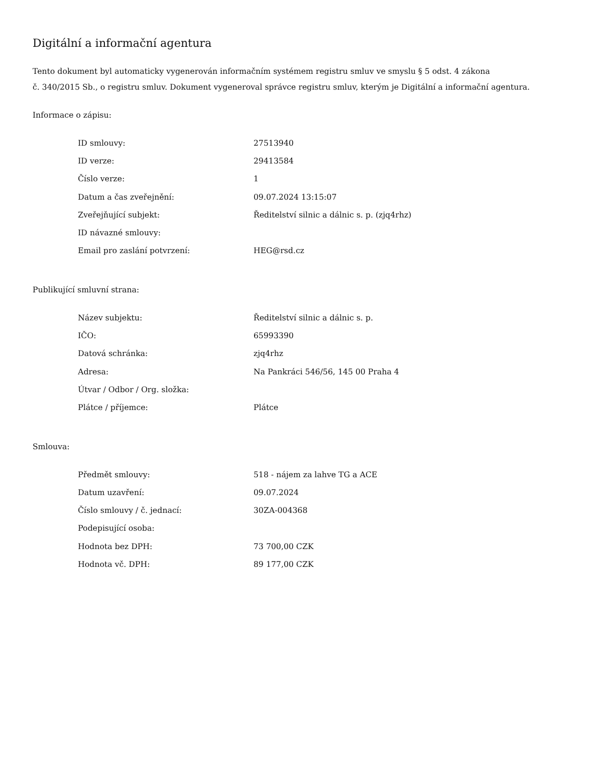Digitální a informační agentura
Tento dokument byl automaticky vygenerován informačním systémem registru smluv ve smyslu § 5 odst. 4 zákona
č. 340/2015 Sb., o registru smluv. Dokument vygeneroval správce registru smluv, kterým je Digitální a informační agentura.
Informace o zápisu:
| ID smlouvy: | 27513940 |
| ID verze: | 29413584 |
| Číslo verze: | 1 |
| Datum a čas zveřejnění: | 09.07.2024 13:15:07 |
| Zveřejňující subjekt: | Ředitelství silnic a dálnic s. p. (zjq4rhz) |
| ID návazné smlouvy: | |
| Email pro zaslání potvrzení: | HEG@rsd.cz |
Publikující smluvní strana:
| Název subjektu: | Ředitelství silnic a dálnic s. p. |
| IČO: | 65993390 |
| Datová schránka: | zjq4rhz |
| Adresa: | Na Pankráci 546/56, 145 00 Praha 4 |
| Útvar / Odbor / Org. složka: | |
| Plátce / příjemce: | Plátce |
Smlouva:
| Předmět smlouvy: | 518 - nájem za lahve TG a ACE |
| Datum uzavření: | 09.07.2024 |
| Číslo smlouvy / č. jednací: | 30ZA-004368 |
| Podepisující osoba: | |
| Hodnota bez DPH: | 73 700,00 CZK |
| Hodnota vč. DPH: | 89 177,00 CZK |